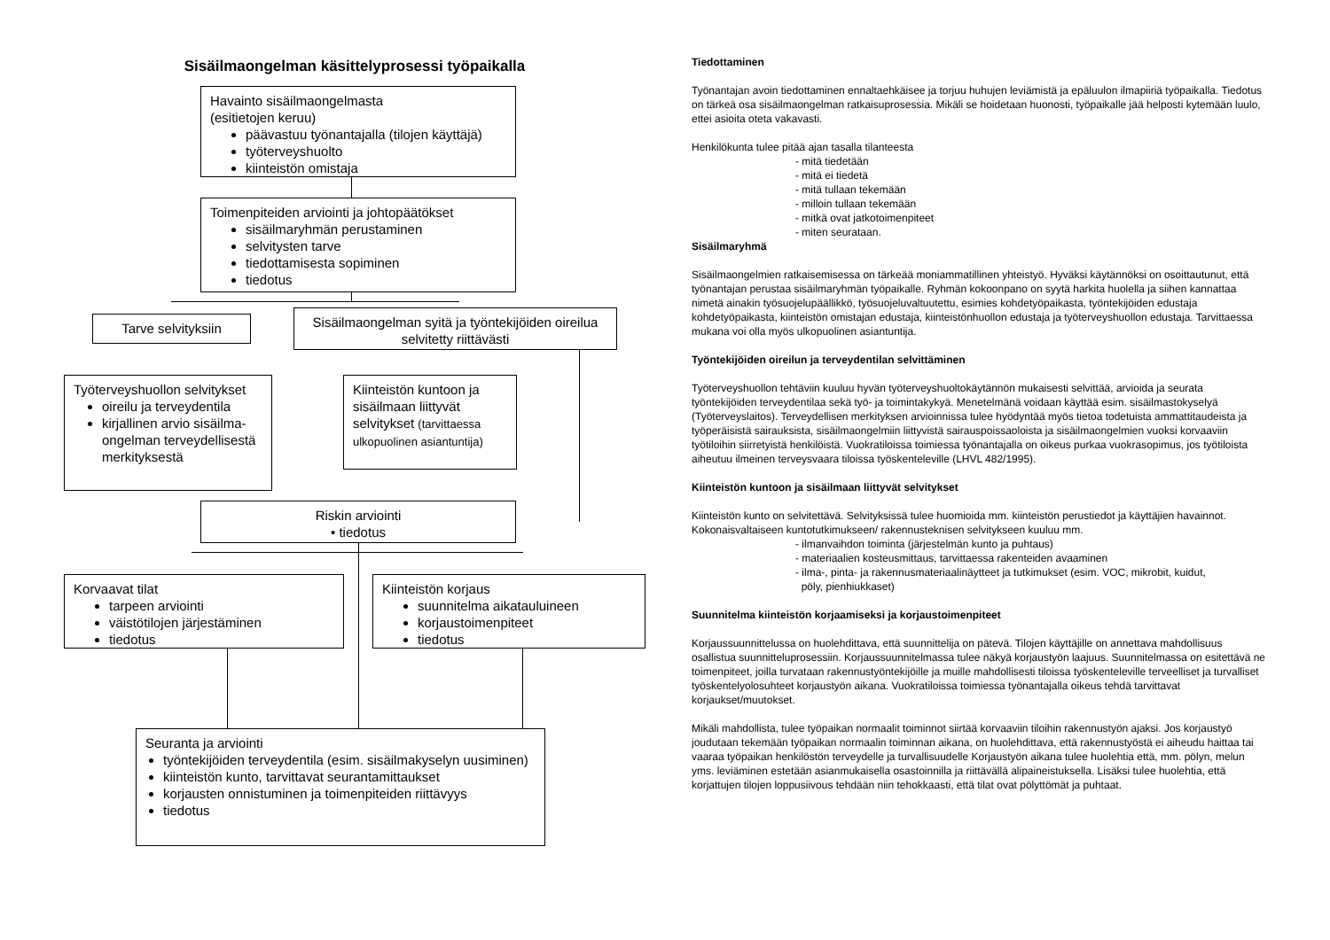Sisäilmaongelman käsittelyprosessi työpaikalla
Havainto sisäilmaongelmasta
(esitietojen keruu)
päävastuu työnantajalla (tilojen käyttäjä)
työterveyshuolto
kiinteistön omistaja
Toimenpiteiden arviointi ja johtopäätökset
sisäilmaryhmän perustaminen
selvitysten tarve
tiedottamisesta sopiminen
tiedotus
Tarve selvityksiin
Sisäilmaongelman syitä ja työntekijöiden oireilua selvitetty riittävästi
Työterveyshuollon selvitykset
oireilu ja terveydentila
kirjallinen arvio sisäilma-ongelman terveydellisestä merkityksestä
Kiinteistön kuntoon ja sisäilmaan liittyvät selvitykset (tarvittaessa ulkopuolinen asiantuntija)
Riskin arviointi
• tiedotus
Korvaavat tilat
tarpeen arviointi
väistötilojen järjestäminen
tiedotus
Kiinteistön korjaus
suunnitelma aikatauluineen
korjaustoimenpiteet
tiedotus
Seuranta ja arviointi
työntekijöiden terveydentila (esim. sisäilmakyselyn uusiminen)
kiinteistön kunto, tarvittavat seurantamittaukset
korjausten onnistuminen ja toimenpiteiden riittävyys
tiedotus
Tiedottaminen
Työnantajan avoin tiedottaminen ennaltaehkäisee ja torjuu huhujen leviämistä ja epäluulon ilmapiiriä työpaikalla. Tiedotus on tärkeä osa sisäilmaongelman ratkaisuprosessia. Mikäli se hoidetaan huonosti, työpaikalle jää helposti kytemään luulo, ettei asioita oteta vakavasti.
Henkilökunta tulee pitää ajan tasalla tilanteesta
- mitä tiedetään
- mitä ei tiedetä
- mitä tullaan tekemään
- milloin tullaan tekemään
- mitkä ovat jatkotoimenpiteet
- miten seurataan.
Sisäilmaryhmä
Sisäilmaongelmien ratkaisemisessa on tärkeää moniammatillinen yhteistyö. Hyväksi käytännöksi on osoittautunut, että työnantajan perustaa sisäilmaryhmän työpaikalle. Ryhmän kokoonpano on syytä harkita huolella ja siihen kannattaa nimetä ainakin työsuojelupäällikkö, työsuojeluvaltuutettu, esimies kohdetyöpaikasta, työntekijöiden edustaja kohdetyöpaikasta, kiinteistön omistajan edustaja, kiinteistönhuollon edustaja ja työterveyshuollon edustaja. Tarvittaessa mukana voi olla myös ulkopuolinen asiantuntija.
Työntekijöiden oireilun ja terveydentilan selvittäminen
Työterveyshuollon tehtäviin kuuluu hyvän työterveyshuoltokäytännön mukaisesti selvittää, arvioida ja seurata työntekijöiden terveydentilaa sekä työ- ja toimintakykyä. Menetelmänä voidaan käyttää esim. sisäilmastokyselyä (Työterveyslaitos). Terveydellisen merkityksen arvioinnissa tulee hyödyntää myös tietoa todetuista ammattitaudeista ja työperäisistä sairauksista, sisäilmaongelmiin liittyvistä sairauspoissaoloista ja sisäilmaongelmien vuoksi korvaaviin työtiloihin siirretyistä henkilöistä. Vuokratiloissa toimiessa työnantajalla on oikeus purkaa vuokrasopimus, jos työtiloista aiheutuu ilmeinen terveysvaara tiloissa työskenteleville (LHVL 482/1995).
Kiinteistön kuntoon ja sisäilmaan liittyvät selvitykset
Kiinteistön kunto on selvitettävä. Selvityksissä tulee huomioida mm. kiinteistön perustiedot ja käyttäjien havainnot. Kokonaisvaltaiseen kuntotutkimukseen/ rakennusteknisen selvitykseen kuuluu mm.
- ilmanvaihdon toiminta (järjestelmän kunto ja puhtaus)
- materiaalien kosteusmittaus, tarvittaessa rakenteiden avaaminen
- ilma-, pinta- ja rakennusmateriaalinäytteet ja tutkimukset (esim. VOC, mikrobit, kuidut,
pöly, pienhiukkaset)
Suunnitelma kiinteistön korjaamiseksi ja korjaustoimenpiteet
Korjaussuunnittelussa on huolehdittava, että suunnittelija on pätevä. Tilojen käyttäjille on annettava mahdollisuus osallistua suunnitteluprosessiin. Korjaussuunnitelmassa tulee näkyä korjaustyön laajuus. Suunnitelmassa on esitettävä ne toimenpiteet, joilla turvataan rakennustyöntekijöille ja muille mahdollisesti tiloissa työskenteleville terveelliset ja turvalliset työskentelyolosuhteet korjaustyön aikana. Vuokratiloissa toimiessa työnantajalla oikeus tehdä tarvittavat korjaukset/muutokset.
Mikäli mahdollista, tulee työpaikan normaalit toiminnot siirtää korvaaviin tiloihin rakennustyön ajaksi. Jos korjaustyö joudutaan tekemään työpaikan normaalin toiminnan aikana, on huolehdittava, että rakennustyöstä ei aiheudu haittaa tai vaaraa työpaikan henkilöstön terveydelle ja turvallisuudelle Korjaustyön aikana tulee huolehtia että, mm. pölyn, melun yms. leviäminen estetään asianmukaisella osastoinnilla ja riittävällä alipaineistuksella. Lisäksi tulee huolehtia, että korjattujen tilojen loppusiivous tehdään niin tehokkaasti, että tilat ovat pölyttömät ja puhtaat.